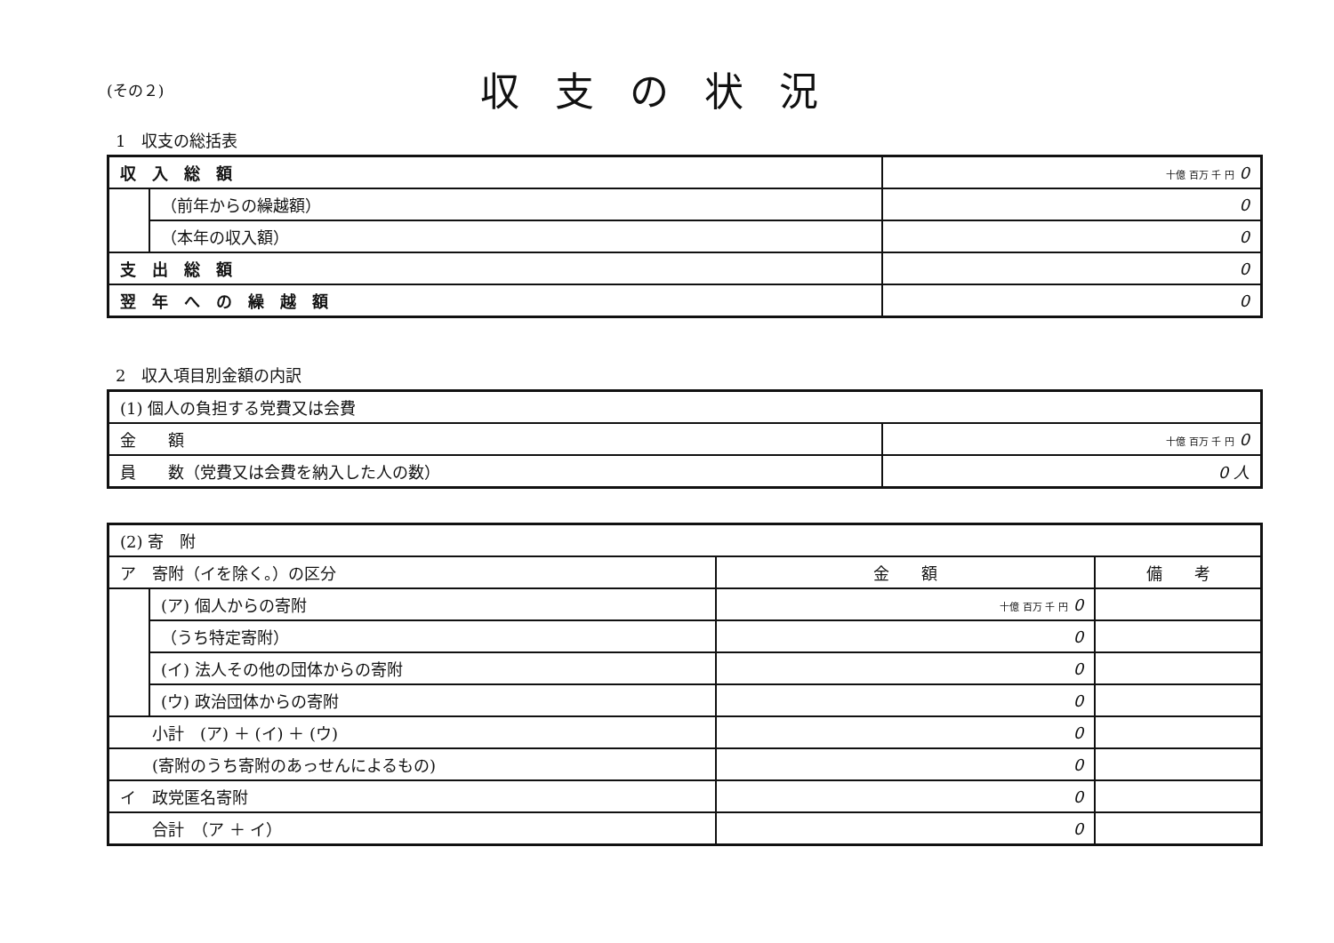(その２)
収支の状況
1　収支の総括表
| 収入総額 | | 十億 百万 千 円 0 |
| | （前年からの繰越額） | 0 |
| | （本年の収入額） | 0 |
| 支出総額 | | 0 |
| 翌年への繰越額 | | 0 |
2　収入項目別金額の内訳
| (1) 個人の負担する党費又は会費 | |
| 金 額 | 十億 百万 千 円 0 |
| 員 数（党費又は会費を納入した人の数） | 0 人 |
| (2) 寄 附 | | | |
| ア 寄附（イを除く。）の区分 | | 金 額 | 備 考 |
| | (ア) 個人からの寄附 | 十億 百万 千 円 0 | |
| | （うち特定寄附） | 0 | |
| | (イ) 法人その他の団体からの寄附 | 0 | |
| | (ウ) 政治団体からの寄附 | 0 | |
| 小計 (ア) ＋ (イ) ＋ (ウ) | | 0 | |
| (寄附のうち寄附のあっせんによるもの) | | 0 | |
| イ 政党匿名寄附 | | 0 | |
| 合計 （ア ＋ イ） | | 0 | |